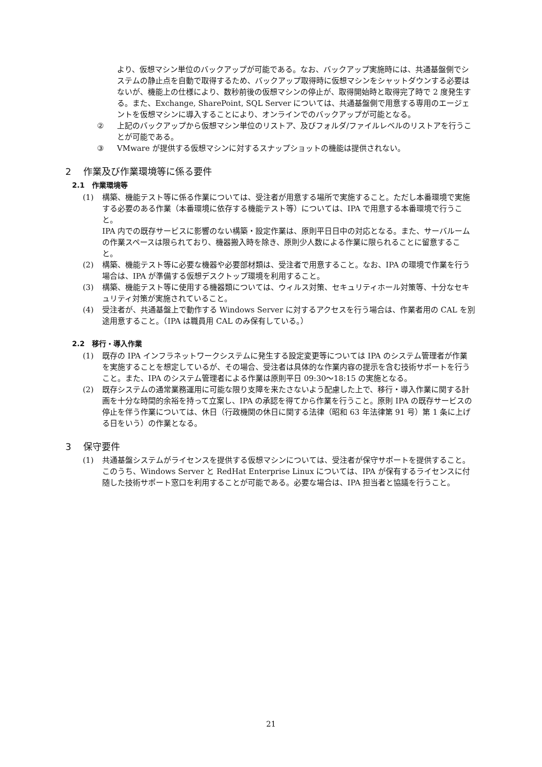より、仮想マシン単位のバックアップが可能である。なお、バックアップ実施時には、共通基盤側でシステムの静止点を自動で取得するため、バックアップ取得時に仮想マシンをシャットダウンする必要はないが、機能上の仕様により、数秒前後の仮想マシンの停止が、取得開始時と取得完了時で 2 度発生する。また、Exchange, SharePoint, SQL Server については、共通基盤側で用意する専用のエージェントを仮想マシンに導入することにより、オンラインでのバックアップが可能となる。
② 上記のバックアップから仮想マシン単位のリストア、及びフォルダ/ファイルレベルのリストアを行うことが可能である。
③ VMware が提供する仮想マシンに対するスナップショットの機能は提供されない。
2　 作業及び作業環境等に係る要件
2.1　作業環境等
(1) 構築、機能テスト等に係る作業については、受注者が用意する場所で実施すること。ただし本番環境で実施する必要のある作業（本番環境に依存する機能テスト等）については、IPA で用意する本番環境で行うこと。
IPA 内での既存サービスに影響のない構築・設定作業は、原則平日日中の対応となる。また、サーバルームの作業スペースは限られており、機器搬入時を除き、原則少人数による作業に限られることに留意すること。
(2) 構築、機能テスト等に必要な機器や必要部材類は、受注者で用意すること。なお、IPA の環境で作業を行う場合は、IPA が準備する仮想デスクトップ環境を利用すること。
(3) 構築、機能テスト等に使用する機器類については、ウィルス対策、セキュリティホール対策等、十分なセキュリティ対策が実施されていること。
(4) 受注者が、共通基盤上で動作する Windows Server に対するアクセスを行う場合は、作業者用の CAL を別途用意すること。（IPA は職員用 CAL のみ保有している。）
2.2　移行・導入作業
(1) 既存の IPA インフラネットワークシステムに発生する設定変更等については IPA のシステム管理者が作業を実施することを想定しているが、その場合、受注者は具体的な作業内容の提示を含む技術サポートを行うこと。また、IPA のシステム管理者による作業は原則平日 09:30～18:15 の実施となる。
(2) 既存システムの通常業務運用に可能な限り支障を来たさないよう配慮した上で、移行・導入作業に関する計画を十分な時間的余裕を持って立案し、IPA の承認を得てから作業を行うこと。原則 IPA の既存サービスの停止を伴う作業については、休日（行政機関の休日に関する法律（昭和 63 年法律第 91 号）第 1 条に上げる日をいう）の作業となる。
3　 保守要件
(1) 共通基盤システムがライセンスを提供する仮想マシンについては、受注者が保守サポートを提供すること。このうち、Windows Server と RedHat Enterprise Linux については、IPA が保有するライセンスに付随した技術サポート窓口を利用することが可能である。必要な場合は、IPA 担当者と協議を行うこと。
21